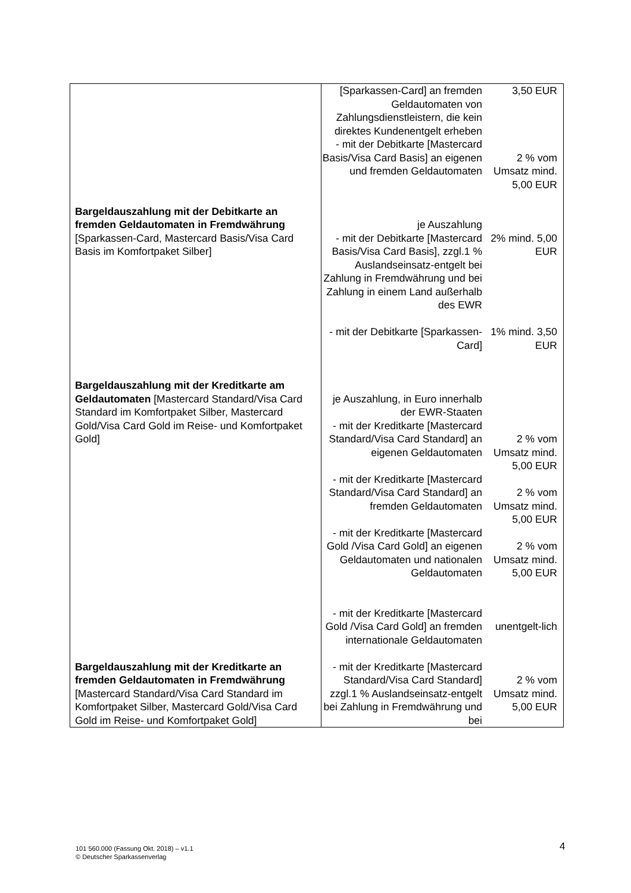| | [Sparkassen-Card] an fremden Geldautomaten von Zahlungsdienstleistern, die kein direktes Kundenentgelt erheben | 3,50 EUR |
| | - mit der Debitkarte [Mastercard Basis/Visa Card Basis] an eigenen und fremden Geldautomaten | 2 % vom Umsatz mind. 5,00 EUR |
| Bargeldauszahlung mit der Debitkarte an fremden Geldautomaten in Fremdwährung [Sparkassen-Card, Mastercard Basis/Visa Card Basis im Komfortpaket Silber] | je Auszahlung - mit der Debitkarte [Mastercard Basis/Visa Card Basis], zzgl.1 % Auslandseinsatz-entgelt bei Zahlung in Fremdwährung und bei Zahlung in einem Land außerhalb des EWR | 2% mind. 5,00 EUR |
| | - mit der Debitkarte [Sparkassen-Card] | 1% mind. 3,50 EUR |
| Bargeldauszahlung mit der Kreditkarte am Geldautomaten [Mastercard Standard/Visa Card Standard im Komfortpaket Silber, Mastercard Gold/Visa Card Gold im Reise- und Komfortpaket Gold] | je Auszahlung, in Euro innerhalb der EWR-Staaten - mit der Kreditkarte [Mastercard Standard/Visa Card Standard] an eigenen Geldautomaten | 2 % vom Umsatz mind. 5,00 EUR |
| | - mit der Kreditkarte [Mastercard Standard/Visa Card Standard] an fremden Geldautomaten | 2 % vom Umsatz mind. 5,00 EUR |
| | - mit der Kreditkarte [Mastercard Gold /Visa Card Gold] an eigenen Geldautomaten und nationalen Geldautomaten | 2 % vom Umsatz mind. 5,00 EUR |
| | - mit der Kreditkarte [Mastercard Gold /Visa Card Gold] an fremden internationale Geldautomaten | unentgelt-lich |
| Bargeldauszahlung mit der Kreditkarte an fremden Geldautomaten in Fremdwährung [Mastercard Standard/Visa Card Standard im Komfortpaket Silber, Mastercard Gold/Visa Card Gold im Reise- und Komfortpaket Gold] | - mit der Kreditkarte [Mastercard Standard/Visa Card Standard] zzgl.1 % Auslandseinsatz-entgelt bei Zahlung in Fremdwährung und bei | 2 % vom Umsatz mind. 5,00 EUR |
101 560.000 (Fassung Okt. 2018) – v1.1
© Deutscher Sparkassenverlag
4